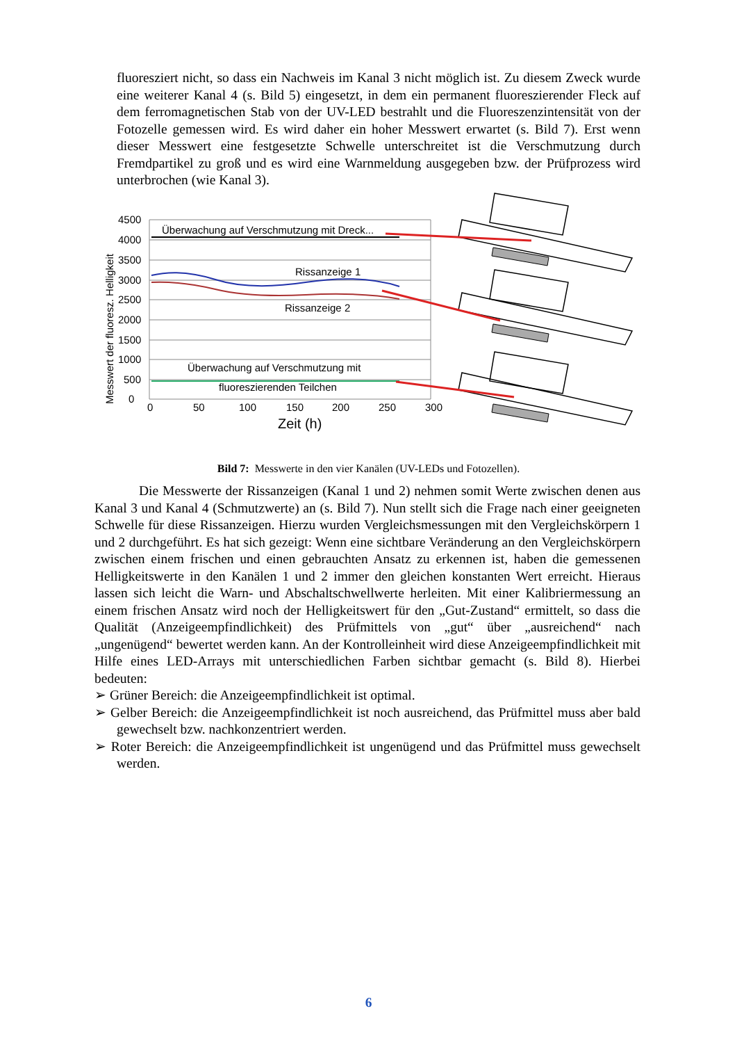fluoresziert nicht, so dass ein Nachweis im Kanal 3 nicht möglich ist. Zu diesem Zweck wurde eine weiterer Kanal 4 (s. Bild 5) eingesetzt, in dem ein permanent fluoreszierender Fleck auf dem ferromagnetischen Stab von der UV-LED bestrahlt und die Fluoreszenzintensität von der Fotozelle gemessen wird. Es wird daher ein hoher Messwert erwartet (s. Bild 7). Erst wenn dieser Messwert eine festgesetzte Schwelle unterschreitet ist die Verschmutzung durch Fremdpartikel zu groß und es wird eine Warnmeldung ausgegeben bzw. der Prüfprozess wird unterbrochen (wie Kanal 3).
4500
4000
3500
3000
2500
2000
1500
1000
500
0
0
50
100
150
200
250
300
Zeit (h)
Messwert der fluoresz. Helligkeit
Überwachung auf Verschmutzung mit Dreck...
Rissanzeige 1
Rissanzeige 2
Überwachung auf Verschmutzung mit
fluoreszierenden Teilchen
Bild 7: Messwerte in den vier Kanälen (UV-LEDs und Fotozellen).
Die Messwerte der Rissanzeigen (Kanal 1 und 2) nehmen somit Werte zwischen denen aus Kanal 3 und Kanal 4 (Schmutzwerte) an (s. Bild 7). Nun stellt sich die Frage nach einer geeigneten Schwelle für diese Rissanzeigen. Hierzu wurden Vergleichsmessungen mit den Vergleichskörpern 1 und 2 durchgeführt. Es hat sich gezeigt: Wenn eine sichtbare Veränderung an den Vergleichskörpern zwischen einem frischen und einen gebrauchten Ansatz zu erkennen ist, haben die gemessenen Helligkeitswerte in den Kanälen 1 und 2 immer den gleichen konstanten Wert erreicht. Hieraus lassen sich leicht die Warn- und Abschaltschwellwerte herleiten. Mit einer Kalibriermessung an einem frischen Ansatz wird noch der Helligkeitswert für den „Gut-Zustand“ ermittelt, so dass die Qualität (Anzeigeempfindlichkeit) des Prüfmittels von „gut“ über „ausreichend“ nach „ungenügend“ bewertet werden kann. An der Kontrolleinheit wird diese Anzeige­empfindlichkeit mit Hilfe eines LED-Arrays mit unterschiedlichen Farben sichtbar gemacht (s. Bild 8). Hierbei bedeuten:
➢ Grüner Bereich: die Anzeigeempfindlichkeit ist optimal.
➢ Gelber Bereich: die Anzeigeempfindlichkeit ist noch ausreichend, das Prüfmittel muss aber bald gewechselt bzw. nachkonzentriert werden.
➢ Roter Bereich: die Anzeigeempfindlichkeit ist ungenügend und das Prüfmittel muss gewechselt werden.
6